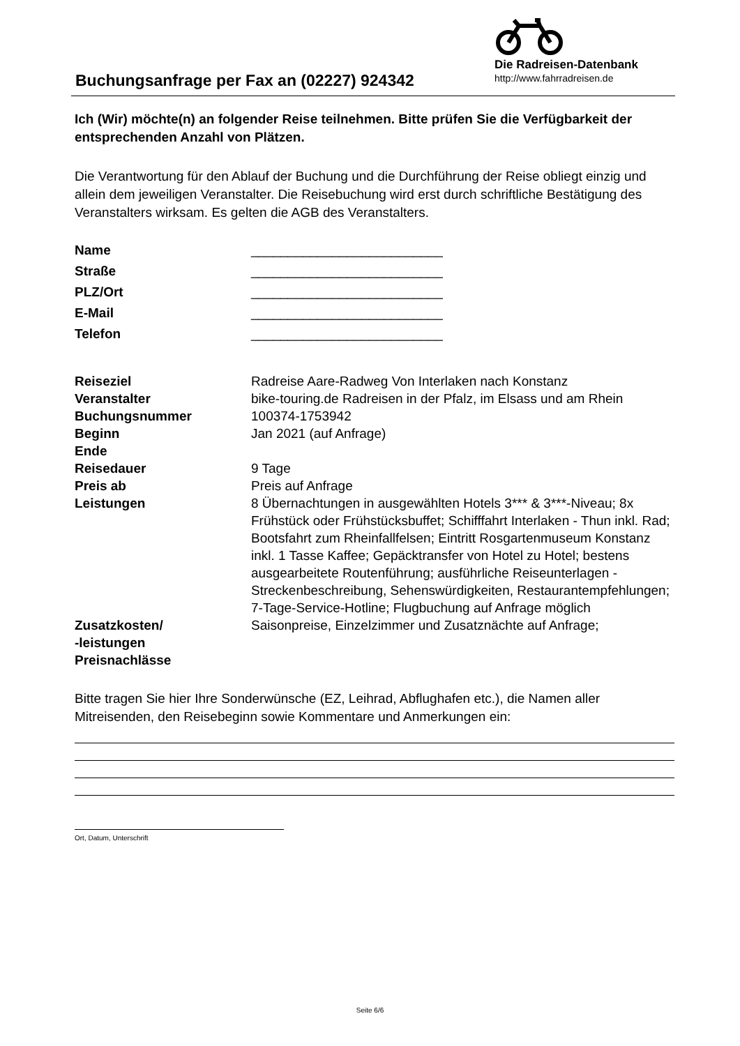Buchungsanfrage per Fax an (02227) 924342
Die Radreisen-Datenbank
http://www.fahrradreisen.de
Ich (Wir) möchte(n) an folgender Reise teilnehmen. Bitte prüfen Sie die Verfügbarkeit der entsprechenden Anzahl von Plätzen.
Die Verantwortung für den Ablauf der Buchung und die Durchführung der Reise obliegt einzig und allein dem jeweiligen Veranstalter. Die Reisebuchung wird erst durch schriftliche Bestätigung des Veranstalters wirksam. Es gelten die AGB des Veranstalters.
| Name | __________________________ |
| Straße | __________________________ |
| PLZ/Ort | __________________________ |
| E-Mail | __________________________ |
| Telefon | __________________________ |
| Reiseziel | Radreise Aare-Radweg Von Interlaken nach Konstanz |
| Veranstalter | bike-touring.de Radreisen in der Pfalz, im Elsass und am Rhein |
| Buchungsnummer | 100374-1753942 |
| Beginn | Jan 2021 (auf Anfrage) |
| Ende | |
| Reisedauer | 9 Tage |
| Preis ab | Preis auf Anfrage |
| Leistungen | 8 Übernachtungen in ausgewählten Hotels 3*** & 3***-Niveau; 8x Frühstück oder Frühstücksbuffet; Schifffahrt Interlaken - Thun inkl. Rad; Bootsfahrt zum Rheinfallfelsen; Eintritt Rosgartenmuseum Konstanz inkl. 1 Tasse Kaffee; Gepäcktransfer von Hotel zu Hotel; bestens ausgearbeitete Routenführung; ausführliche Reiseunterlagen - Streckenbeschreibung, Sehenswürdigkeiten, Restaurantempfehlungen; 7-Tage-Service-Hotline; Flugbuchung auf Anfrage möglich |
| Zusatzkosten/ -leistungen Preisnachlässe | Saisonpreise, Einzelzimmer und Zusatznächte auf Anfrage; |
Bitte tragen Sie hier Ihre Sonderwünsche (EZ, Leihrad, Abflughafen etc.), die Namen aller Mitreisenden, den Reisebeginn sowie Kommentare und Anmerkungen ein:
Ort, Datum, Unterschrift
Seite 6/6